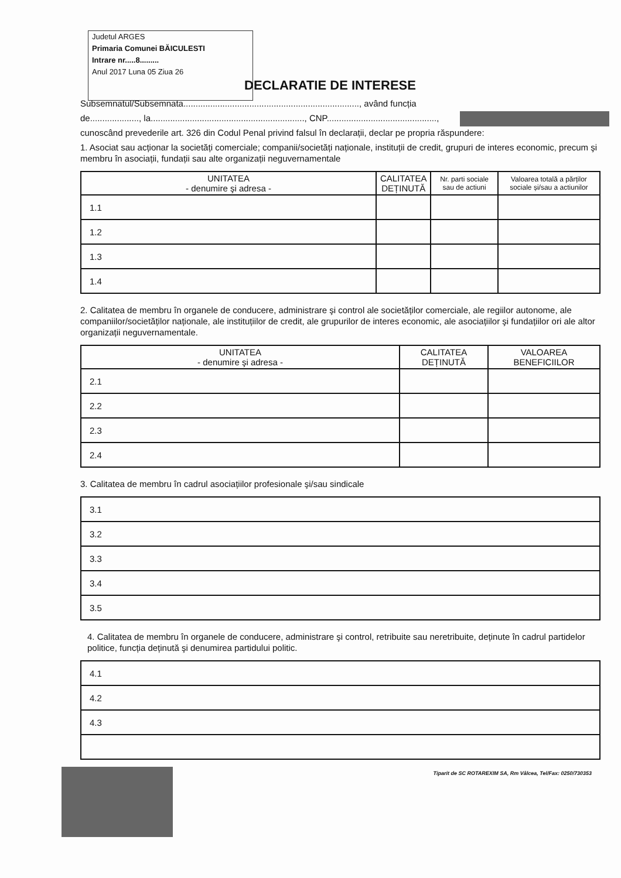Judetul ARGES
Primaria Comunei BĂICULESTI
Intrare nr.....8.........
Anul 2017 Luna 05 Ziua 26
DECLARATIE DE INTERESE
Subsemnatul/Subsemnata........................................................................, având funcția
de...................., la..............................................................., CNP.............................................,
cunoscând prevederile art. 326 din Codul Penal privind falsul în declarații, declar pe propria răspundere:
1. Asociat sau acționar la societăți comerciale; companii/societăți naționale, instituții de credit, grupuri de interes economic, precum şi membru în asociații, fundații sau alte organizații neguvernamentale
| UNITATEA - denumire şi adresa - | CALITATEA DEȚINUTĂ | Nr. parti sociale sau de actiuni | Valoarea totală a părților sociale și/sau a actiunilor |
| --- | --- | --- | --- |
| 1.1 | | | |
| 1.2 | | | |
| 1.3 | | | |
| 1.4 | | | |
2. Calitatea de membru în organele de conducere, administrare şi control ale societăților comerciale, ale regiilor autonome, ale companiilor/societăților naționale, ale instituțiilor de credit, ale grupurilor de interes economic, ale asociațiilor şi fundațiilor ori ale altor organizații neguvernamentale.
| UNITATEA - denumire şi adresa - | CALITATEA DEȚINUTĂ | VALOAREA BENEFICIILOR |
| --- | --- | --- |
| 2.1 | | |
| 2.2 | | |
| 2.3 | | |
| 2.4 | | |
3. Calitatea de membru în cadrul asociațiilor profesionale şi/sau sindicale
| 3.1 |
| 3.2 |
| 3.3 |
| 3.4 |
| 3.5 |
4. Calitatea de membru în organele de conducere, administrare şi control, retribuite sau neretribuite, deținute în cadrul partidelor politice, funcția deținută şi denumirea partidului politic.
| 4.1 |
| 4.2 |
| 4.3 |
Tiparit de SC ROTAREXIM SA, Rm Vâlcea, Tel/Fax: 0250/730353